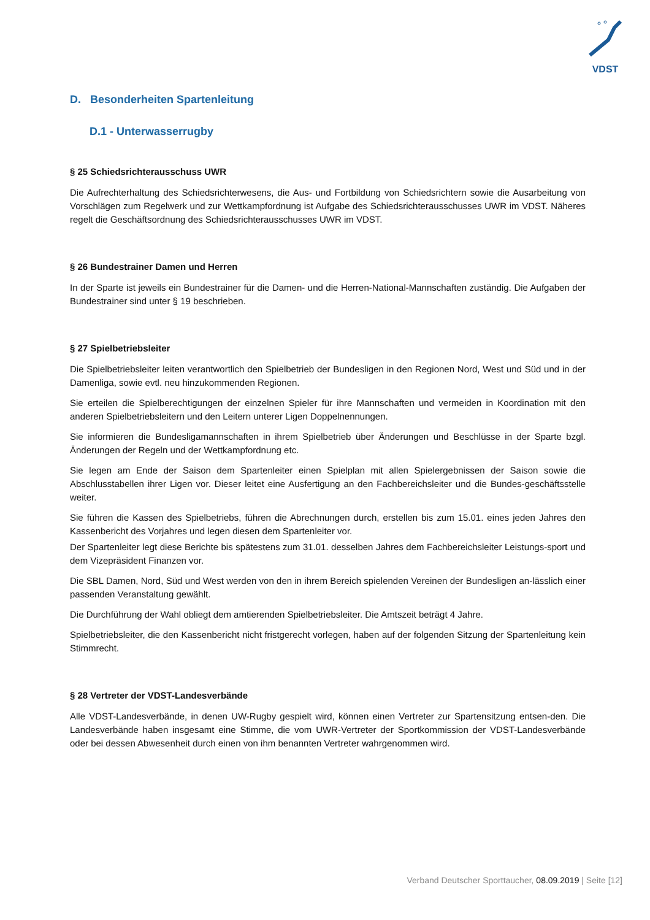VDST
D. Besonderheiten Spartenleitung
D.1 - Unterwasserrugby
§ 25 Schiedsrichterausschuss UWR
Die Aufrechterhaltung des Schiedsrichterwesens, die Aus- und Fortbildung von Schiedsrichtern sowie die Ausarbeitung von Vorschlägen zum Regelwerk und zur Wettkampfordnung ist Aufgabe des Schiedsrichterausschusses UWR im VDST. Näheres regelt die Geschäftsordnung des Schiedsrichterausschusses UWR im VDST.
§ 26 Bundestrainer Damen und Herren
In der Sparte ist jeweils ein Bundestrainer für die Damen- und die Herren-National-Mannschaften zuständig. Die Aufgaben der Bundestrainer sind unter § 19 beschrieben.
§ 27 Spielbetriebsleiter
Die Spielbetriebsleiter leiten verantwortlich den Spielbetrieb der Bundesligen in den Regionen Nord, West und Süd und in der Damenliga, sowie evtl. neu hinzukommenden Regionen.
Sie erteilen die Spielberechtigungen der einzelnen Spieler für ihre Mannschaften und vermeiden in Koordination mit den anderen Spielbetriebsleitern und den Leitern unterer Ligen Doppelnennungen.
Sie informieren die Bundesligamannschaften in ihrem Spielbetrieb über Änderungen und Beschlüsse in der Sparte bzgl. Änderungen der Regeln und der Wettkampfordnung etc.
Sie legen am Ende der Saison dem Spartenleiter einen Spielplan mit allen Spielergebnissen der Saison sowie die Abschlusstabellen ihrer Ligen vor. Dieser leitet eine Ausfertigung an den Fachbereichsleiter und die Bundes-geschäftsstelle weiter.
Sie führen die Kassen des Spielbetriebs, führen die Abrechnungen durch, erstellen bis zum 15.01. eines jeden Jahres den Kassenbericht des Vorjahres und legen diesen dem Spartenleiter vor.
Der Spartenleiter legt diese Berichte bis spätestens zum 31.01. desselben Jahres dem Fachbereichsleiter Leistungs-sport und dem Vizepräsident Finanzen vor.
Die SBL Damen, Nord, Süd und West werden von den in ihrem Bereich spielenden Vereinen der Bundesligen an-lässlich einer passenden Veranstaltung gewählt.
Die Durchführung der Wahl obliegt dem amtierenden Spielbetriebsleiter. Die Amtszeit beträgt 4 Jahre.
Spielbetriebsleiter, die den Kassenbericht nicht fristgerecht vorlegen, haben auf der folgenden Sitzung der Spartenleitung kein Stimmrecht.
§ 28 Vertreter der VDST-Landesverbände
Alle VDST-Landesverbände, in denen UW-Rugby gespielt wird, können einen Vertreter zur Spartensitzung entsen-den. Die Landesverbände haben insgesamt eine Stimme, die vom UWR-Vertreter der Sportkommission der VDST-Landesverbände oder bei dessen Abwesenheit durch einen von ihm benannten Vertreter wahrgenommen wird.
Verband Deutscher Sporttaucher, 08.09.2019 | Seite [12]